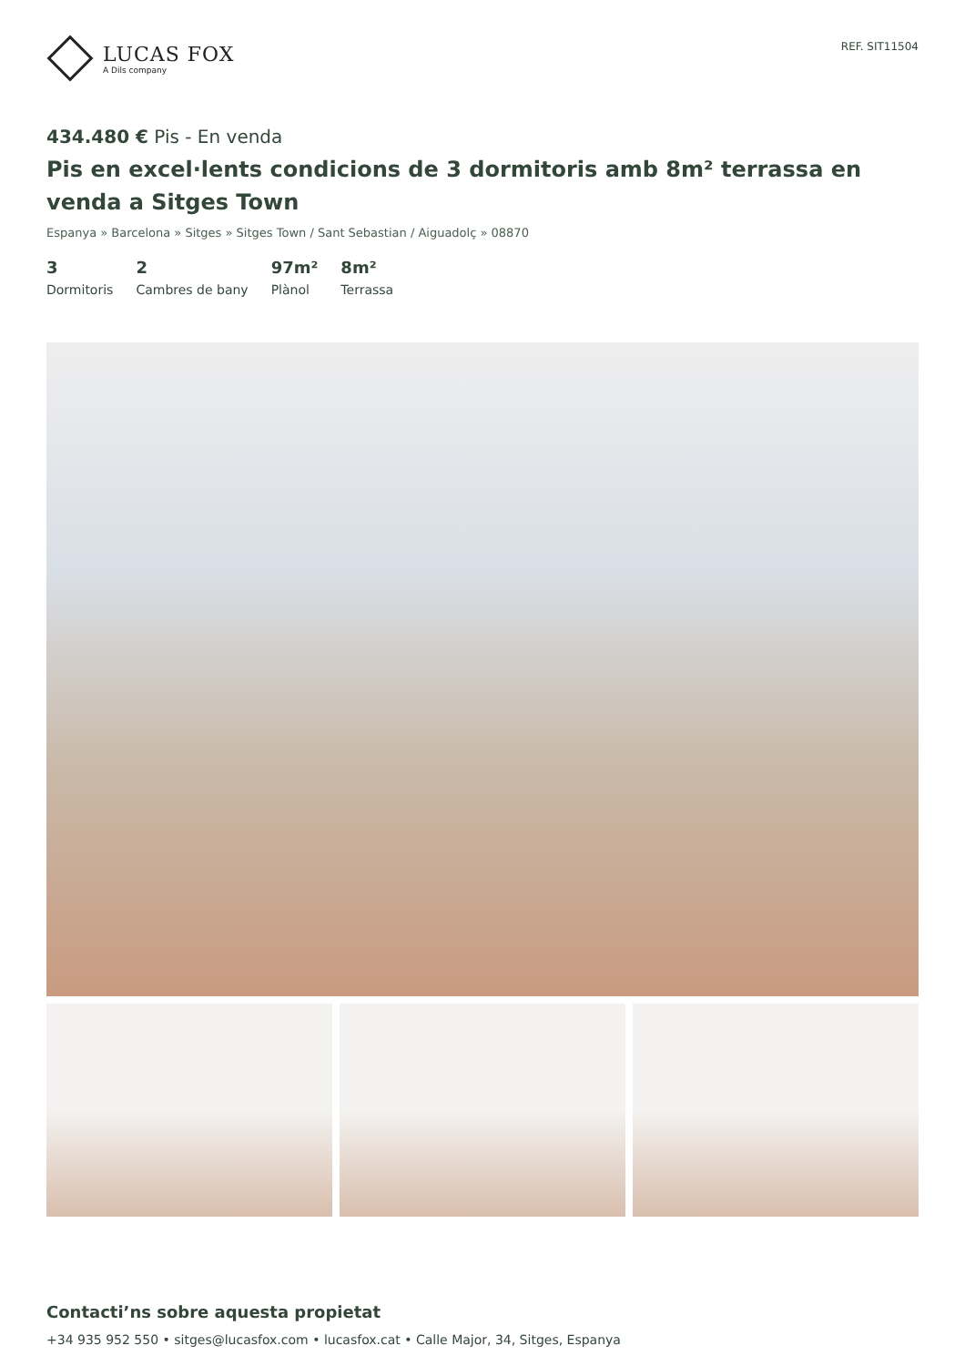LUCAS FOX
A Dils company
REF. SIT11504
434.480 € Pis - En venda
Pis en excel·lents condicions de 3 dormitoris amb 8m² terrassa en venda a Sitges Town
Espanya » Barcelona » Sitges » Sitges Town / Sant Sebastian / Aiguadolç » 08870
3
Dormitoris
2
Cambres de bany
97m²
Plànol
8m²
Terrassa
Contacti’ns sobre aquesta propietat
+34 935 952 550 • sitges@lucasfox.com • lucasfox.cat • Calle Major, 34, Sitges, Espanya